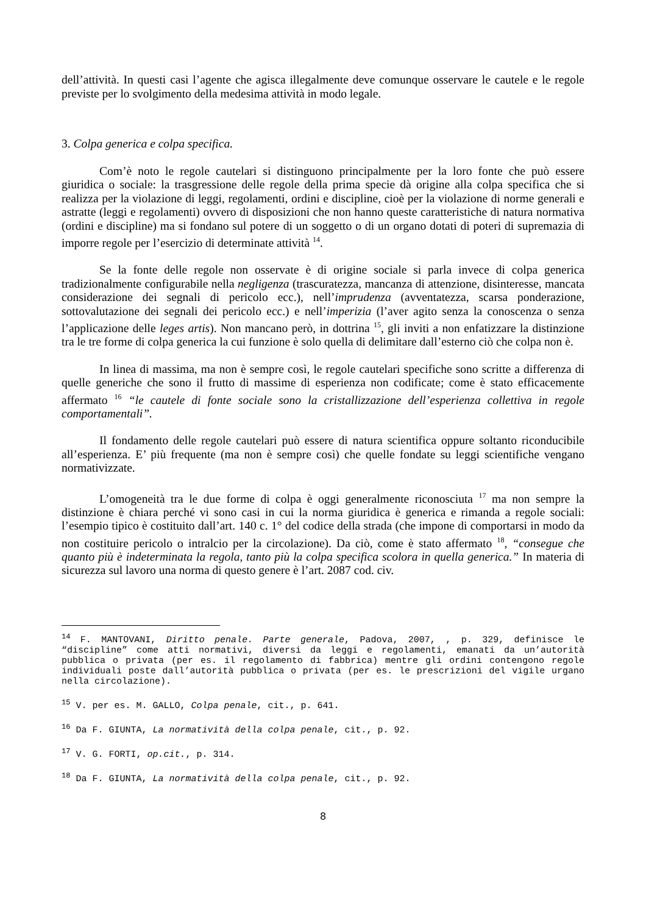dell’attività. In questi casi l’agente che agisca illegalmente deve comunque osservare le cautele e le regole previste per lo svolgimento della medesima attività in modo legale.
3. Colpa generica e colpa specifica.
Com’è noto le regole cautelari si distinguono principalmente per la loro fonte che può essere giuridica o sociale: la trasgressione delle regole della prima specie dà origine alla colpa specifica che si realizza per la violazione di leggi, regolamenti, ordini e discipline, cioè per la violazione di norme generali e astratte (leggi e regolamenti) ovvero di disposizioni che non hanno queste caratteristiche di natura normativa (ordini e discipline) ma si fondano sul potere di un soggetto o di un organo dotati di poteri di supremazia di imporre regole per l’esercizio di determinate attività <sup>14</sup>.
Se la fonte delle regole non osservate è di origine sociale si parla invece di colpa generica tradizionalmente configurabile nella negligenza (trascuratezza, mancanza di attenzione, disinteresse, mancata considerazione dei segnali di pericolo ecc.), nell’imprudenza (avventatezza, scarsa ponderazione, sottovalutazione dei segnali dei pericolo ecc.) e nell’imperizia (l’aver agito senza la conoscenza o senza l’applicazione delle leges artis). Non mancano però, in dottrina <sup>15</sup>, gli inviti a non enfatizzare la distinzione tra le tre forme di colpa generica la cui funzione è solo quella di delimitare dall’esterno ciò che colpa non è.
In linea di massima, ma non è sempre così, le regole cautelari specifiche sono scritte a differenza di quelle generiche che sono il frutto di massime di esperienza non codificate; come è stato efficacemente affermato <sup>16</sup> “le cautele di fonte sociale sono la cristallizzazione dell’esperienza collettiva in regole comportamentali”.
Il fondamento delle regole cautelari può essere di natura scientifica oppure soltanto riconducibile all’esperienza. E’ più frequente (ma non è sempre così) che quelle fondate su leggi scientifiche vengano normativizzate.
L’omogeneità tra le due forme di colpa è oggi generalmente riconosciuta <sup>17</sup> ma non sempre la distinzione è chiara perché vi sono casi in cui la norma giuridica è generica e rimanda a regole sociali: l’esempio tipico è costituito dall’art. 140 c. 1° del codice della strada (che impone di comportarsi in modo da non costituire pericolo o intralcio per la circolazione). Da ciò, come è stato affermato <sup>18</sup>, “consegue che quanto più è indeterminata la regola, tanto più la colpa specifica scolora in quella generica.” In materia di sicurezza sul lavoro una norma di questo genere è l’art. 2087 cod. civ.
<sup>14</sup> F. MANTOVANI, Diritto penale. Parte generale, Padova, 2007, , p. 329, definisce le “discipline” come atti normativi, diversi da leggi e regolamenti, emanati da un’autorità pubblica o privata (per es. il regolamento di fabbrica) mentre gli ordini contengono regole individuali poste dall’autorità pubblica o privata (per es. le prescrizioni del vigile urgano nella circolazione).
<sup>15</sup> V. per es. M. GALLO, Colpa penale, cit., p. 641.
<sup>16</sup> Da F. GIUNTA, La normatività della colpa penale, cit., p. 92.
<sup>17</sup> V. G. FORTI, op.cit., p. 314.
<sup>18</sup> Da F. GIUNTA, La normatività della colpa penale, cit., p. 92.
8